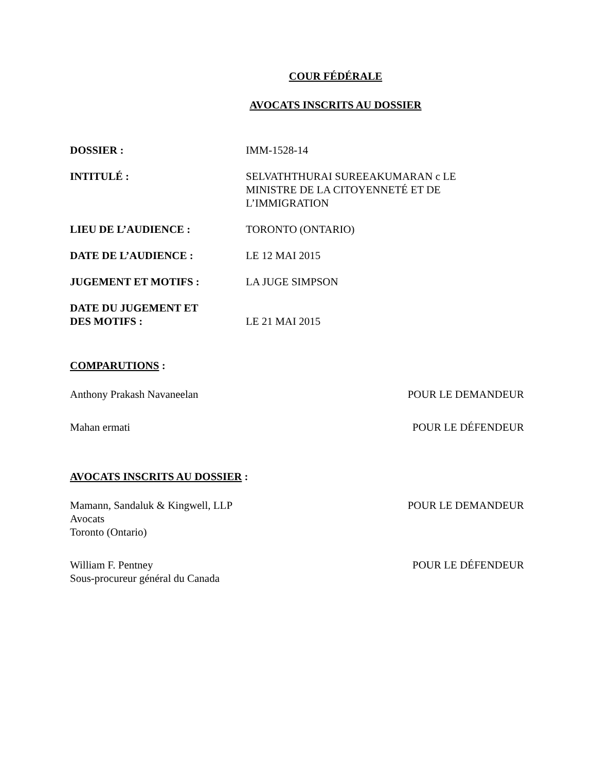COUR FÉDÉRALE
AVOCATS INSCRITS AU DOSSIER
DOSSIER : IMM-1528-14
INTITULÉ : SELVATHTHURAI SUREEAKUMARAN c LE
MINISTRE DE LA CITOYENNETÉ ET DE
L’IMMIGRATION
LIEU DE L’AUDIENCE : TORONTO (ONTARIO)
DATE DE L’AUDIENCE : LE 12 MAI 2015
JUGEMENT ET MOTIFS : LA JUGE SIMPSON
DATE DU JUGEMENT ET
DES MOTIFS :
LE 21 MAI 2015
COMPARUTIONS :
Anthony Prakash Navaneelan POUR LE DEMANDEUR
Mahan ermati POUR LE DÉFENDEUR
AVOCATS INSCRITS AU DOSSIER :
Mamann, Sandaluk & Kingwell, LLP
Avocats
Toronto (Ontario)
POUR LE DEMANDEUR
William F. Pentney
Sous-procureur général du Canada
POUR LE DÉFENDEUR